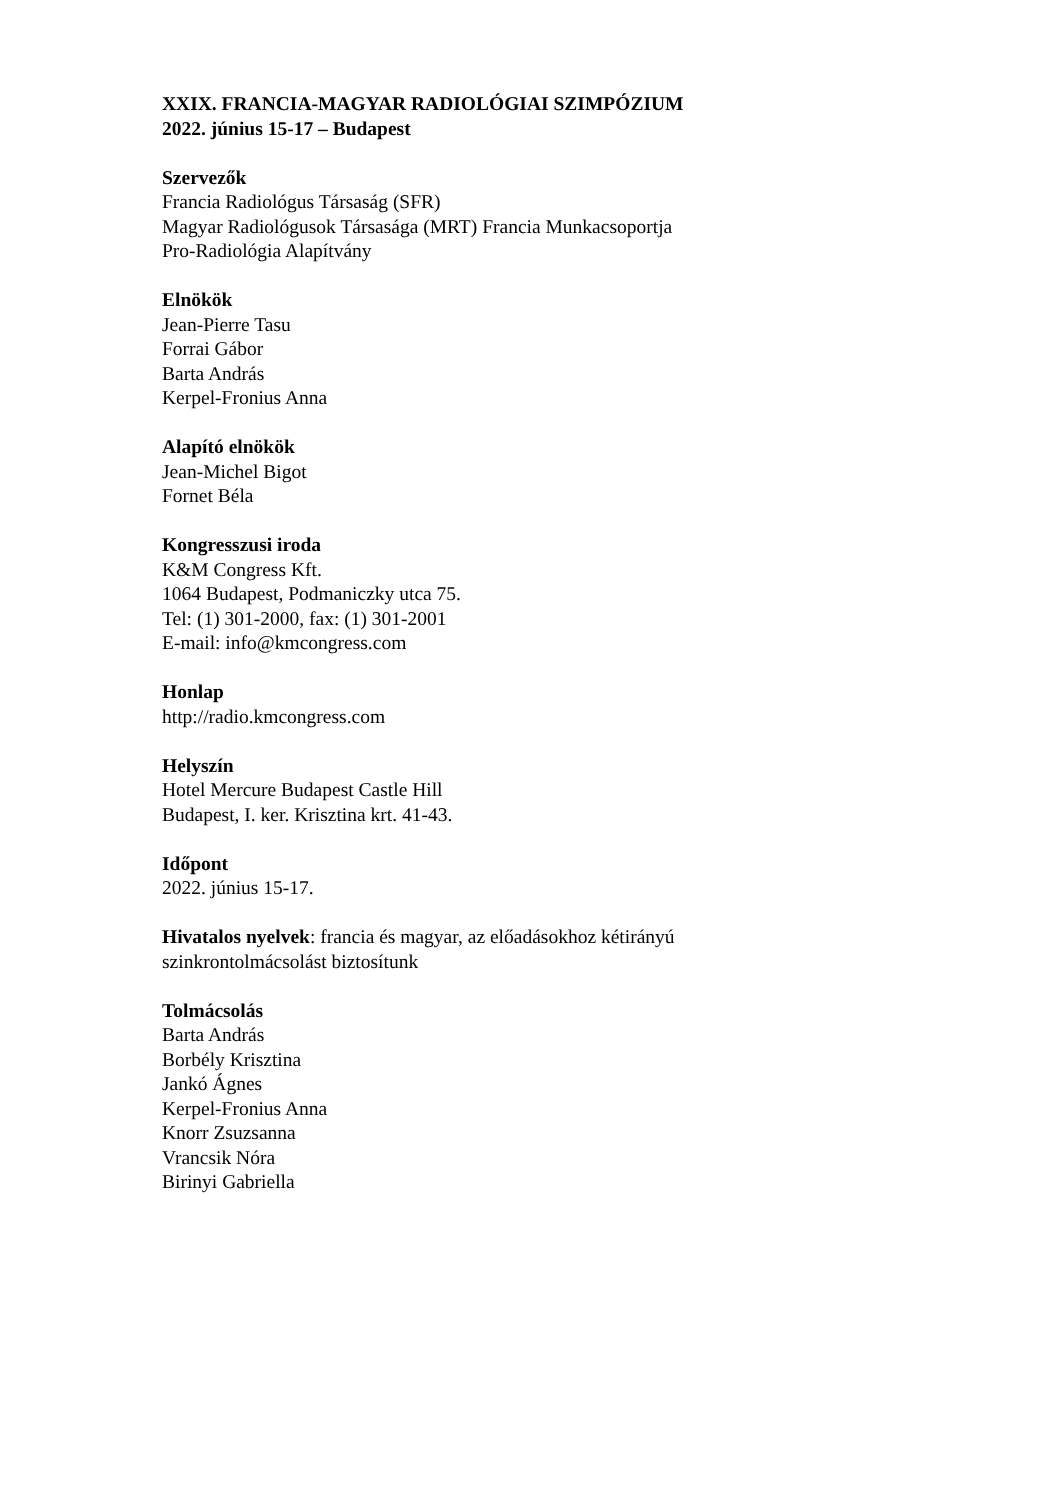XXIX. FRANCIA-MAGYAR RADIOLÓGIAI SZIMPÓZIUM
2022. június 15-17 – Budapest
Szervezők
Francia Radiológus Társaság (SFR)
Magyar Radiológusok Társasága (MRT) Francia Munkacsoportja
Pro-Radiológia Alapítvány
Elnökök
Jean-Pierre Tasu
Forrai Gábor
Barta András
Kerpel-Fronius Anna
Alapító elnökök
Jean-Michel Bigot
Fornet Béla
Kongresszusi iroda
K&M Congress Kft.
1064 Budapest, Podmaniczky utca 75.
Tel: (1) 301-2000, fax: (1) 301-2001
E-mail: info@kmcongress.com
Honlap
http://radio.kmcongress.com
Helyszín
Hotel Mercure Budapest Castle Hill
Budapest, I. ker. Krisztina krt. 41-43.
Időpont
2022. június 15-17.
Hivatalos nyelvek: francia és magyar, az előadásokhoz kétirányú
szinkrontolmácsolást biztosítunk
Tolmácsolás
Barta András
Borbély Krisztina
Jankó Ágnes
Kerpel-Fronius Anna
Knorr Zsuzsanna
Vrancsik Nóra
Birinyi Gabriella